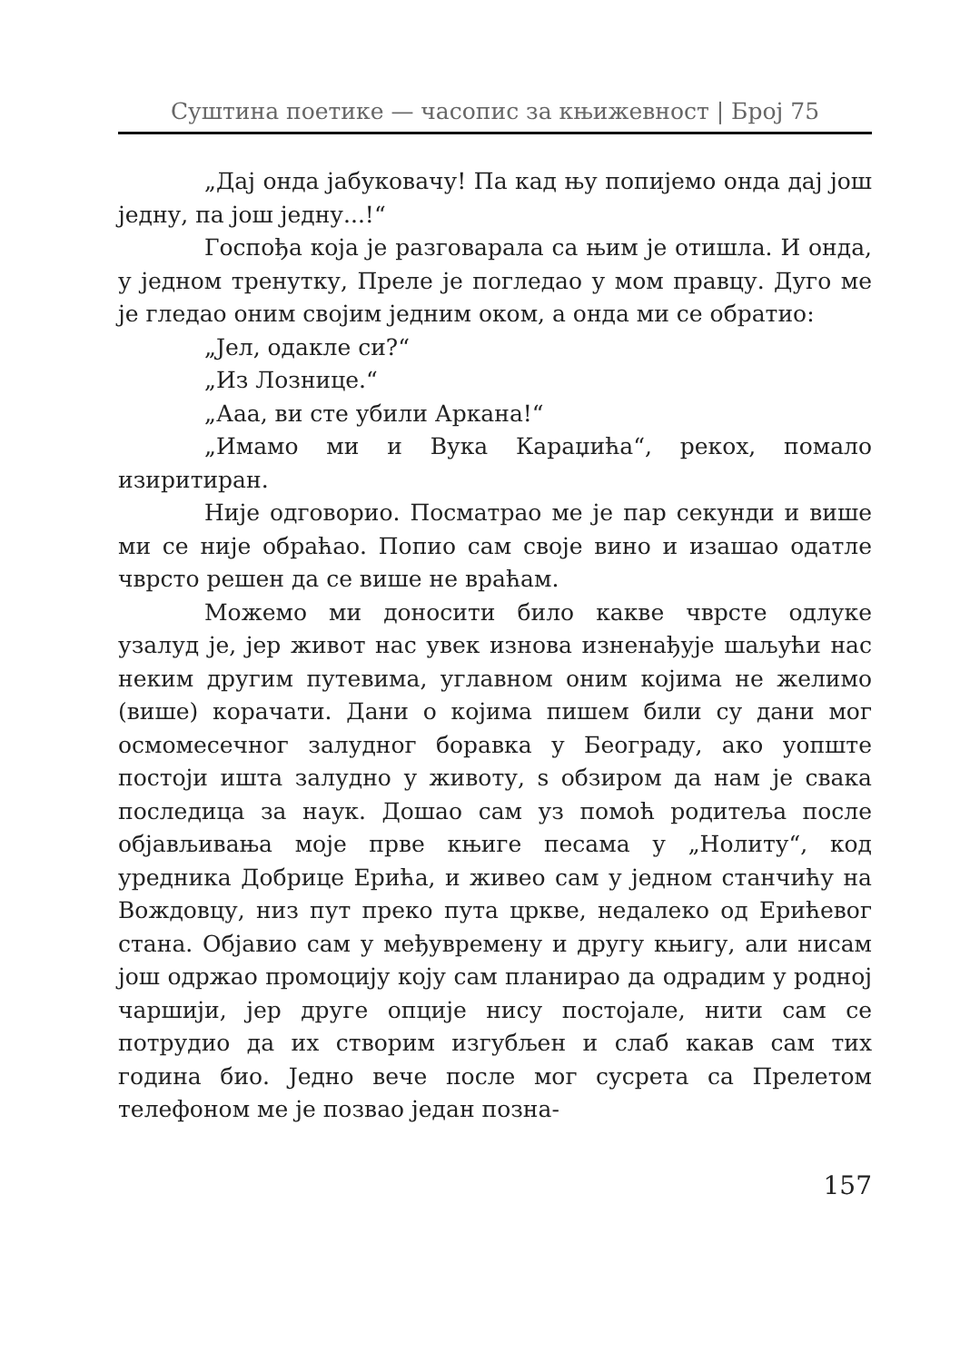Суштина поетике — часопис за књижевност | Број 75
„Дај онда јабуковачу! Па кад њу попијемо онда дај још једну, па још једну...!“
Госпођа која је разговарала са њим је отишла. И онда, у једном тренутку, Преле је погледао у мом правцу. Дуго ме је гледао оним својим једним оком, а онда ми се обратио:
„Јел, одакле си?“
„Из Лознице.“
„Ааа, ви сте убили Аркана!“
„Имамо ми и Вука Караџића“, рекох, помало изиритиран.
Није одговорио. Посматрао ме је пар секунди и више ми се није обраћао. Попио сам своје вино и изашао одатле чврсто решен да се више не враћам.
Можемо ми доносити било какве чврсте одлуке узалуд је, јер живот нас увек изнова изненађује шаљући нас неким другим путевима, углавном оним којима не желимо (више) корачати. Дани о којима пишем били су дани мог осмомесечног залудног боравка у Београду, ако уопште постоји ишта залудно у животу, s обзиром да нам је свака последица за наук. Дошао сам уз помоћ родитеља после објављивања моје прве књиге песама у „Нолиту“, код уредника Добрице Ерића, и живео сам у једном станчићу на Вождовцу, низ пут преко пута цркве, недалеко од Ерићевог стана. Објавио сам у међувремену и другу књигу, али нисам још одржао промоцију коју сам планирао да одрадим у родној чаршији, јер друге опције нису постојале, нити сам се потрудио да их створим изгубљен и слаб какав сам тих година био. Једно вече после мог сусрета са Прелетом телефоном ме је позвао један позна-
157